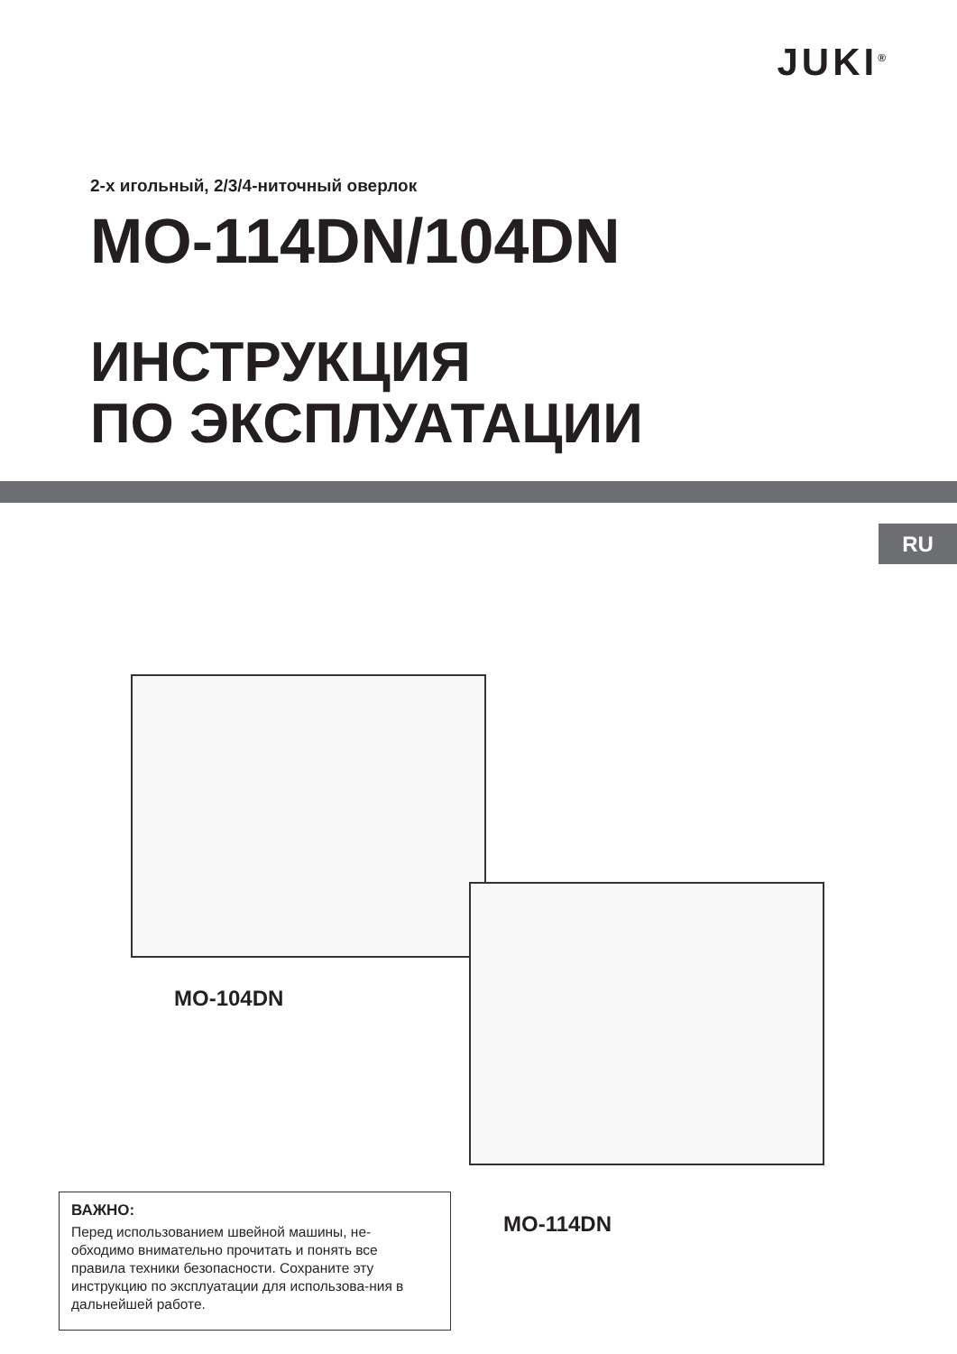JUKI<sup>®</sup>
2-х игольный, 2/3/4-ниточный оверлок
MO-114DN/104DN
ИНСТРУКЦИЯ
ПО ЭКСПЛУАТАЦИИ
RU
MO-104DN
MO-114DN
ВАЖНО:
Перед использованием швейной машины, не-обходимо внимательно прочитать и понять все правила техники безопасности. Сохраните эту инструкцию по эксплуатации для использова-ния в дальнейшей работе.